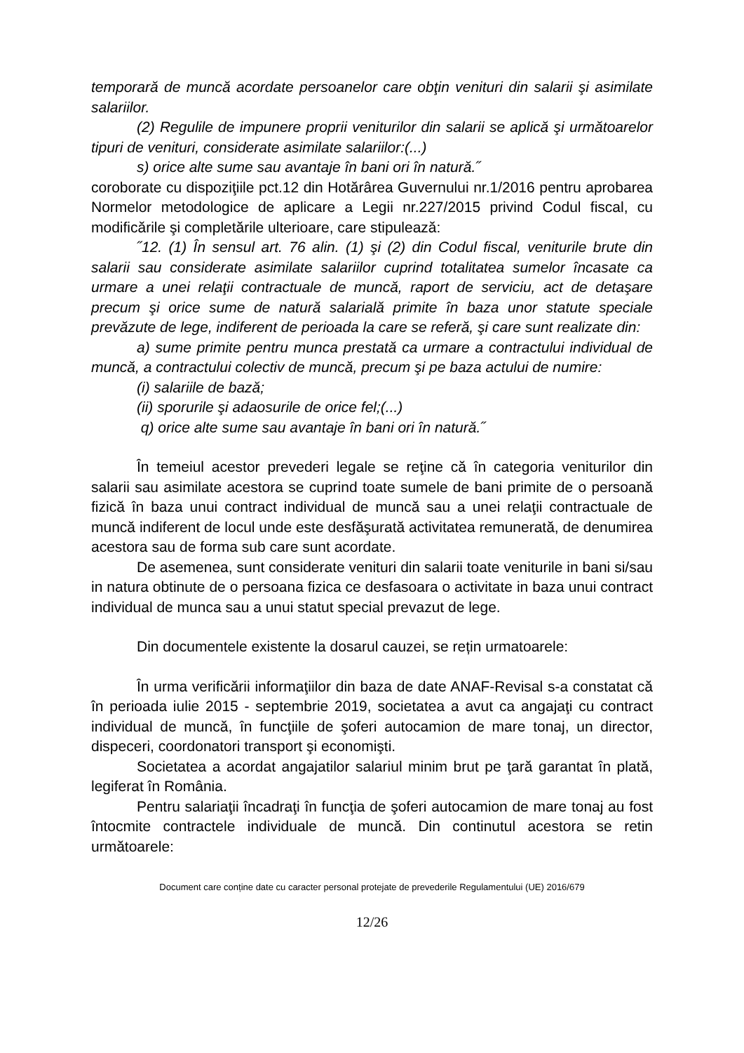temporară de muncă acordate persoanelor care obţin venituri din salarii şi asimilate salariilor.
(2) Regulile de impunere proprii veniturilor din salarii se aplică şi următoarelor tipuri de venituri, considerate asimilate salariilor:(...)
s) orice alte sume sau avantaje în bani ori în natură.˝
coroborate cu dispoziţiile pct.12 din Hotărârea Guvernului nr.1/2016 pentru aprobarea Normelor metodologice de aplicare a Legii nr.227/2015 privind Codul fiscal, cu modificările şi completările ulterioare, care stipulează:
˝12. (1) În sensul art. 76 alin. (1) şi (2) din Codul fiscal, veniturile brute din salarii sau considerate asimilate salariilor cuprind totalitatea sumelor încasate ca urmare a unei relaţii contractuale de muncă, raport de serviciu, act de detaşare precum şi orice sume de natură salarială primite în baza unor statute speciale prevăzute de lege, indiferent de perioada la care se referă, şi care sunt realizate din:
a) sume primite pentru munca prestată ca urmare a contractului individual de muncă, a contractului colectiv de muncă, precum şi pe baza actului de numire:
(i) salariile de bază;
(ii) sporurile şi adaosurile de orice fel;(...)
q) orice alte sume sau avantaje în bani ori în natură.˝
În temeiul acestor prevederi legale se reţine că în categoria veniturilor din salarii sau asimilate acestora se cuprind toate sumele de bani primite de o persoană fizică în baza unui contract individual de muncă sau a unei relaţii contractuale de muncă indiferent de locul unde este desfăşurată activitatea remunerată, de denumirea acestora sau de forma sub care sunt acordate.
De asemenea, sunt considerate venituri din salarii toate veniturile in bani si/sau in natura obtinute de o persoana fizica ce desfasoara o activitate in baza unui contract individual de munca sau a unui statut special prevazut de lege.
Din documentele existente la dosarul cauzei, se rețin urmatoarele:
În urma verificării informaţiilor din baza de date ANAF-Revisal s-a constatat că în perioada iulie 2015 - septembrie 2019, societatea a avut ca angajaţi cu contract individual de muncă, în funcţiile de şoferi autocamion de mare tonaj, un director, dispeceri, coordonatori transport şi economişti.
Societatea a acordat angajatilor salariul minim brut pe ţară garantat în plată, legiferat în România.
Pentru salariaţii încadraţi în funcţia de şoferi autocamion de mare tonaj au fost întocmite contractele individuale de muncă. Din continutul acestora se retin următoarele:
Document care conține date cu caracter personal protejate de prevederile Regulamentului (UE) 2016/679
12/26